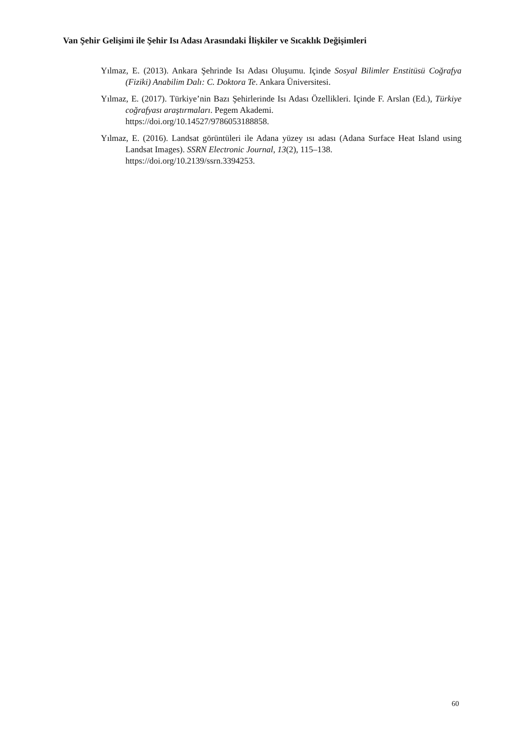Van Şehir Gelişimi ile Şehir Isı Adası Arasındaki İlişkiler ve Sıcaklık Değişimleri
Yılmaz, E. (2013). Ankara Şehrinde Isı Adası Oluşumu. Içinde Sosyal Bilimler Enstitüsü Coğrafya (Fiziki) Anabilim Dalı: C. Doktora Te. Ankara Üniversitesi.
Yılmaz, E. (2017). Türkiye’nin Bazı Şehirlerinde Isı Adası Özellikleri. Içinde F. Arslan (Ed.), Türkiye coğrafyası araştırmaları. Pegem Akademi.
https://doi.org/10.14527/9786053188858.
Yılmaz, E. (2016). Landsat görüntüleri ile Adana yüzey ısı adası (Adana Surface Heat Island using Landsat Images). SSRN Electronic Journal, 13(2), 115–138.
https://doi.org/10.2139/ssrn.3394253.
60